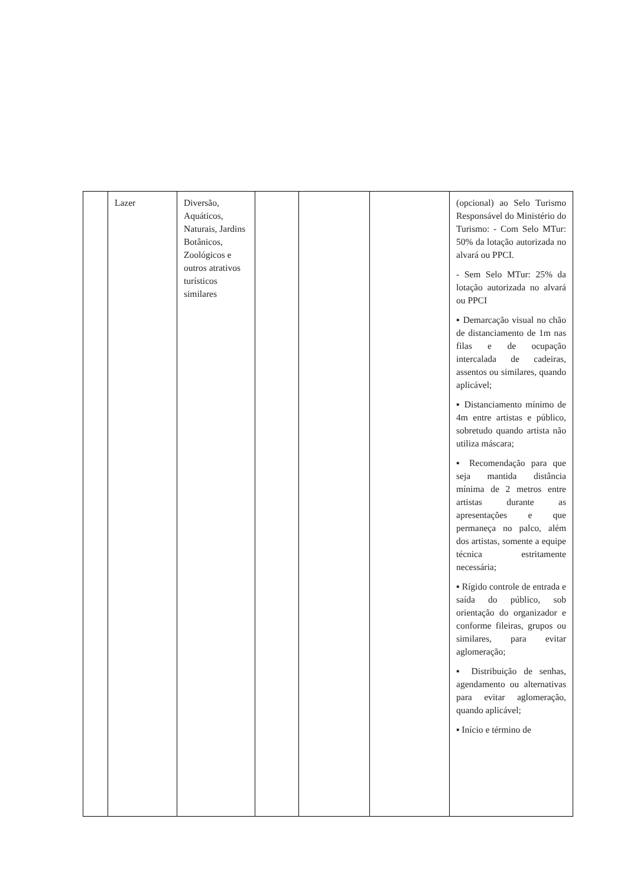| | Lazer | Diversão, Aquáticos, Naturais, Jardins Botânicos, Zoológicos e outros atrativos turísticos similares | | | | (opcional) ao Selo Turismo Responsável do Ministério do Turismo: - Com Selo MTur: 50% da lotação autorizada no alvará ou PPCI. - Sem Selo MTur: 25% da lotação autorizada no alvará ou PPCI ▪ Demarcação visual no chão de distanciamento de 1m nas filas e de ocupação intercalada de cadeiras, assentos ou similares, quando aplicável; ▪ Distanciamento mínimo de 4m entre artistas e público, sobretudo quando artista não utiliza máscara; ▪ Recomendação para que seja mantida distância mínima de 2 metros entre artistas durante as apresentações e que permaneça no palco, além dos artistas, somente a equipe técnica estritamente necessária; ▪ Rígido controle de entrada e saída do público, sob orientação do organizador e conforme fileiras, grupos ou similares, para evitar aglomeração; ▪ Distribuição de senhas, agendamento ou alternativas para evitar aglomeração, quando aplicável; ▪ Início e término de |